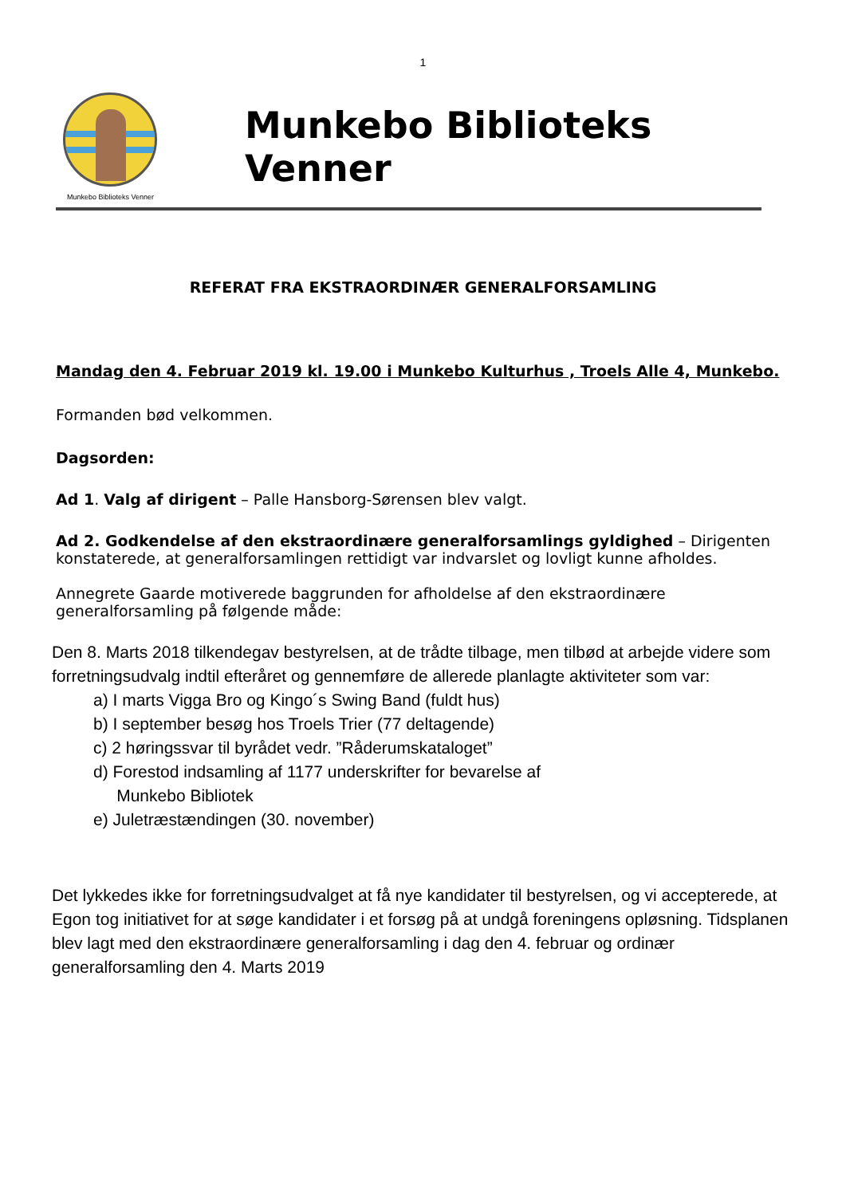1
Munkebo Biblioteks Venner
Munkebo Biblioteks Venner
REFERAT FRA EKSTRAORDINÆR GENERALFORSAMLING
Mandag den 4. Februar 2019 kl. 19.00 i Munkebo Kulturhus , Troels Alle 4, Munkebo.
Formanden bød velkommen.
Dagsorden:
Ad 1. Valg af dirigent – Palle Hansborg-Sørensen blev valgt.
Ad 2. Godkendelse af den ekstraordinære generalforsamlings gyldighed – Dirigenten konstaterede, at generalforsamlingen rettidigt var indvarslet og lovligt kunne afholdes.
Annegrete Gaarde motiverede baggrunden for afholdelse af den ekstraordinære generalforsamling på følgende måde:
Den 8. Marts 2018 tilkendegav bestyrelsen, at de trådte tilbage, men tilbød at arbejde videre som forretningsudvalg indtil efteråret og gennemføre de allerede planlagte aktiviteter som var:
a) I marts Vigga Bro og Kingo´s Swing Band (fuldt hus)
b) I september besøg hos Troels Trier (77 deltagende)
c) 2 høringssvar til byrådet vedr. ”Råderumskataloget”
d) Forestod indsamling af 1177 underskrifter for bevarelse af
Munkebo Bibliotek
e) Juletræstændingen (30. november)
Det lykkedes ikke for forretningsudvalget at få nye kandidater til bestyrelsen, og vi accepterede, at Egon tog initiativet for at søge kandidater i et forsøg på at undgå foreningens opløsning. Tidsplanen blev lagt med den ekstraordinære generalforsamling i dag den 4. februar og ordinær generalforsamling den 4. Marts 2019